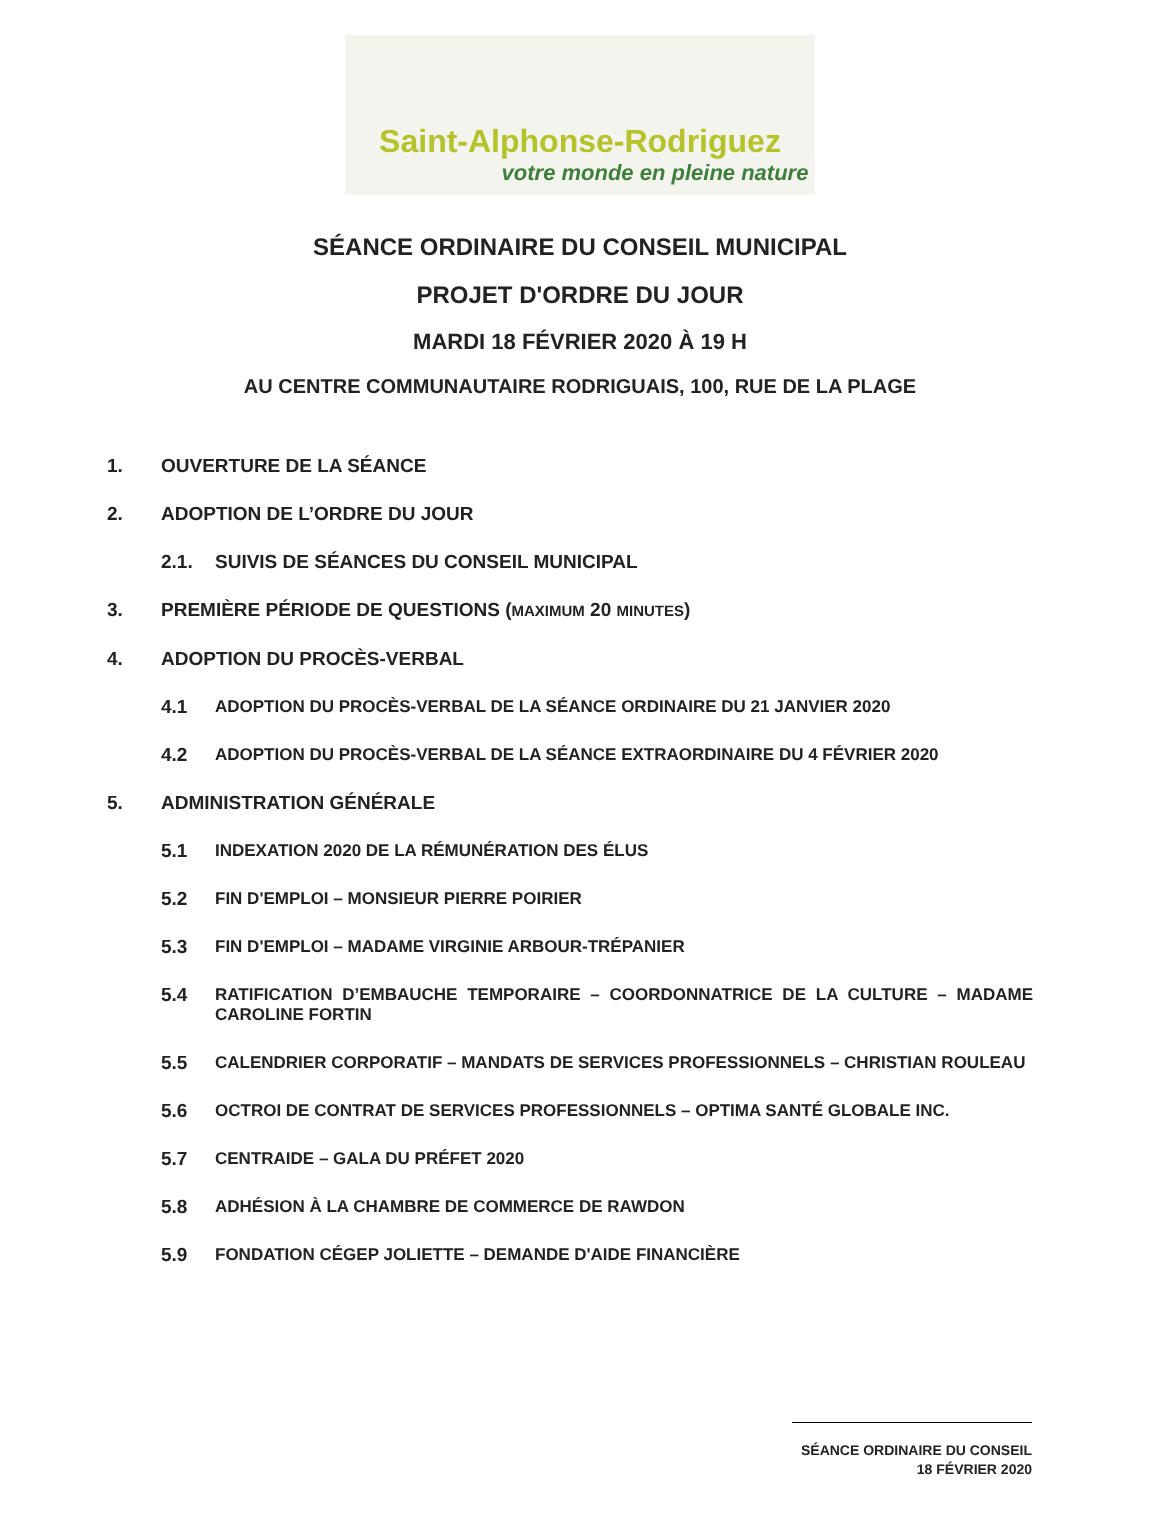Saint-Alphonse-Rodriguez
votre monde en pleine nature
SÉANCE ORDINAIRE DU CONSEIL MUNICIPAL
PROJET D'ORDRE DU JOUR
MARDI 18 FÉVRIER 2020 À 19 H
AU CENTRE COMMUNAUTAIRE RODRIGUAIS, 100, RUE DE LA PLAGE
1. OUVERTURE DE LA SÉANCE
2. ADOPTION DE L’ORDRE DU JOUR
2.1. SUIVIS DE SÉANCES DU CONSEIL MUNICIPAL
3. PREMIÈRE PÉRIODE DE QUESTIONS (MAXIMUM 20 MINUTES)
4. ADOPTION DU PROCÈS-VERBAL
4.1 ADOPTION DU PROCÈS-VERBAL DE LA SÉANCE ORDINAIRE DU 21 JANVIER 2020
4.2 ADOPTION DU PROCÈS-VERBAL DE LA SÉANCE EXTRAORDINAIRE DU 4 FÉVRIER 2020
5. ADMINISTRATION GÉNÉRALE
5.1 INDEXATION 2020 DE LA RÉMUNÉRATION DES ÉLUS
5.2 FIN D'EMPLOI – MONSIEUR PIERRE POIRIER
5.3 FIN D'EMPLOI – MADAME VIRGINIE ARBOUR-TRÉPANIER
5.4 RATIFICATION D’EMBAUCHE TEMPORAIRE – COORDONNATRICE DE LA CULTURE – MADAME CAROLINE FORTIN
5.5 CALENDRIER CORPORATIF – MANDATS DE SERVICES PROFESSIONNELS – CHRISTIAN ROULEAU
5.6 OCTROI DE CONTRAT DE SERVICES PROFESSIONNELS – OPTIMA SANTÉ GLOBALE INC.
5.7 CENTRAIDE – GALA DU PRÉFET 2020
5.8 ADHÉSION À LA CHAMBRE DE COMMERCE DE RAWDON
5.9 FONDATION CÉGEP JOLIETTE – DEMANDE D'AIDE FINANCIÈRE
SÉANCE ORDINAIRE DU CONSEIL
18 FÉVRIER 2020